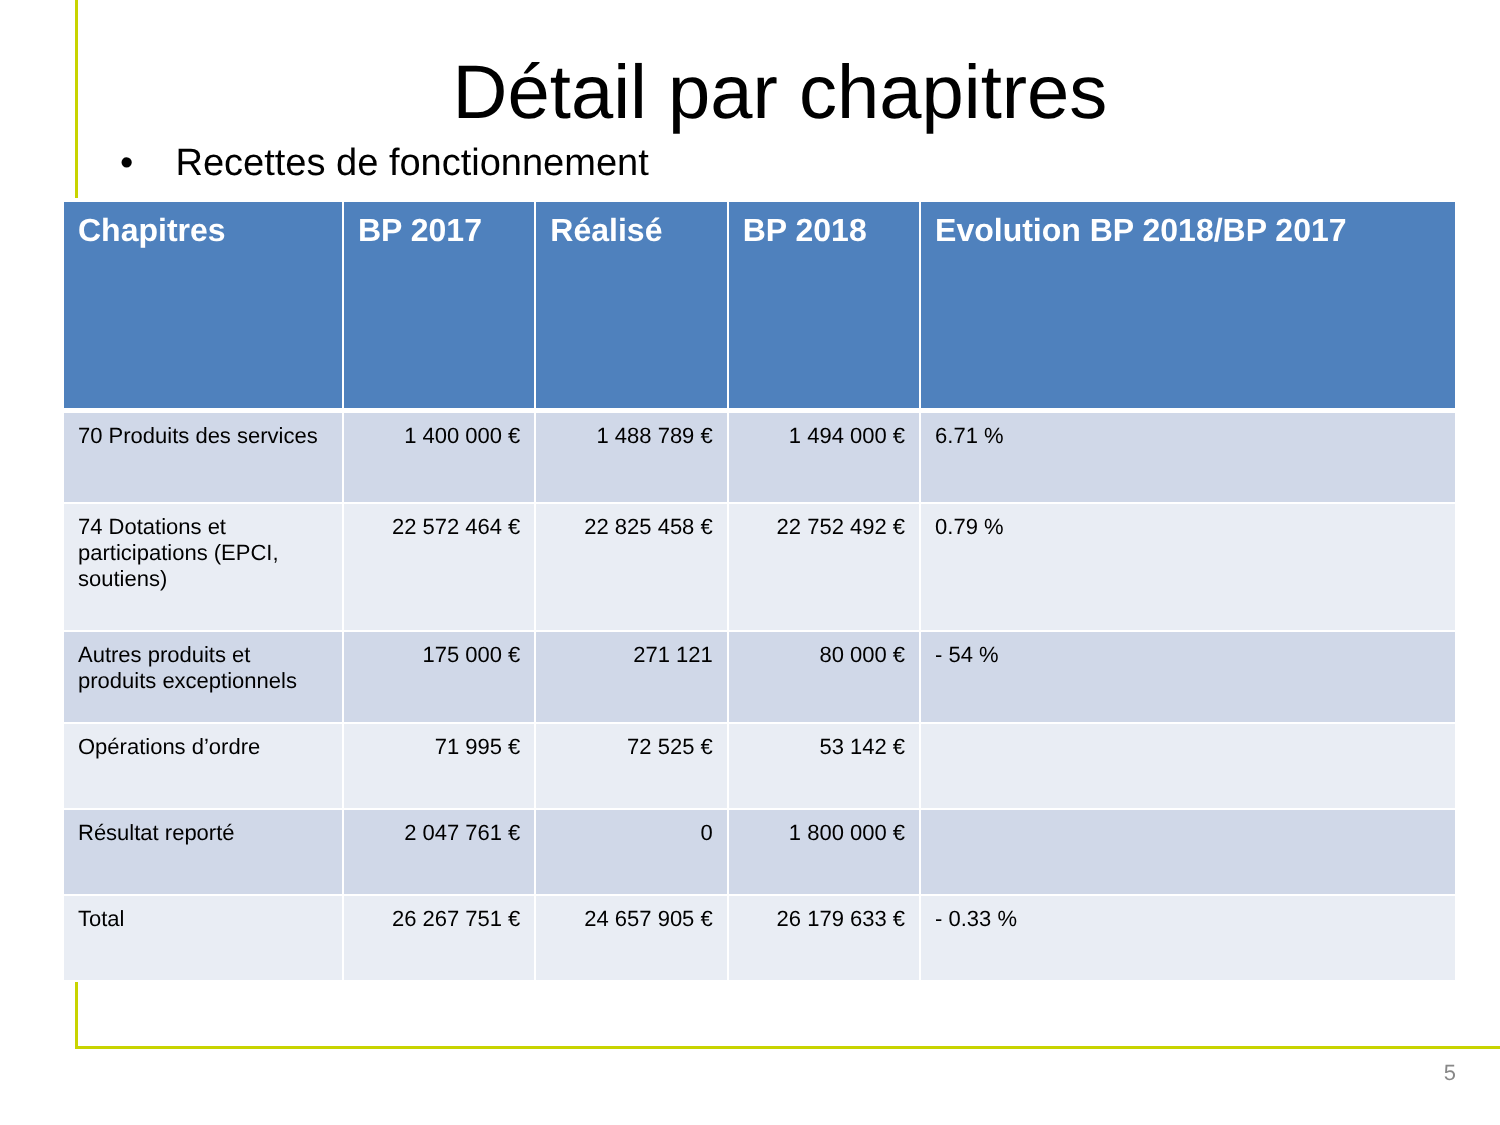Détail par chapitres
• Recettes de fonctionnement
| Chapitres | BP 2017 | Réalisé | BP 2018 | Evolution BP 2018/BP 2017 |
| --- | --- | --- | --- | --- |
| 70 Produits des services | 1 400 000 € | 1 488 789 € | 1 494 000 € | 6.71 % |
| 74 Dotations et participations (EPCI, soutiens) | 22 572 464 € | 22 825 458 € | 22 752 492 € | 0.79 % |
| Autres produits et produits exceptionnels | 175 000 € | 271 121 | 80 000 € | - 54 % |
| Opérations d’ordre | 71 995 € | 72 525 € | 53 142 € | |
| Résultat reporté | 2 047 761 € | 0 | 1 800 000 € | |
| Total | 26 267 751 € | 24 657 905 € | 26 179 633 € | - 0.33 % |
5